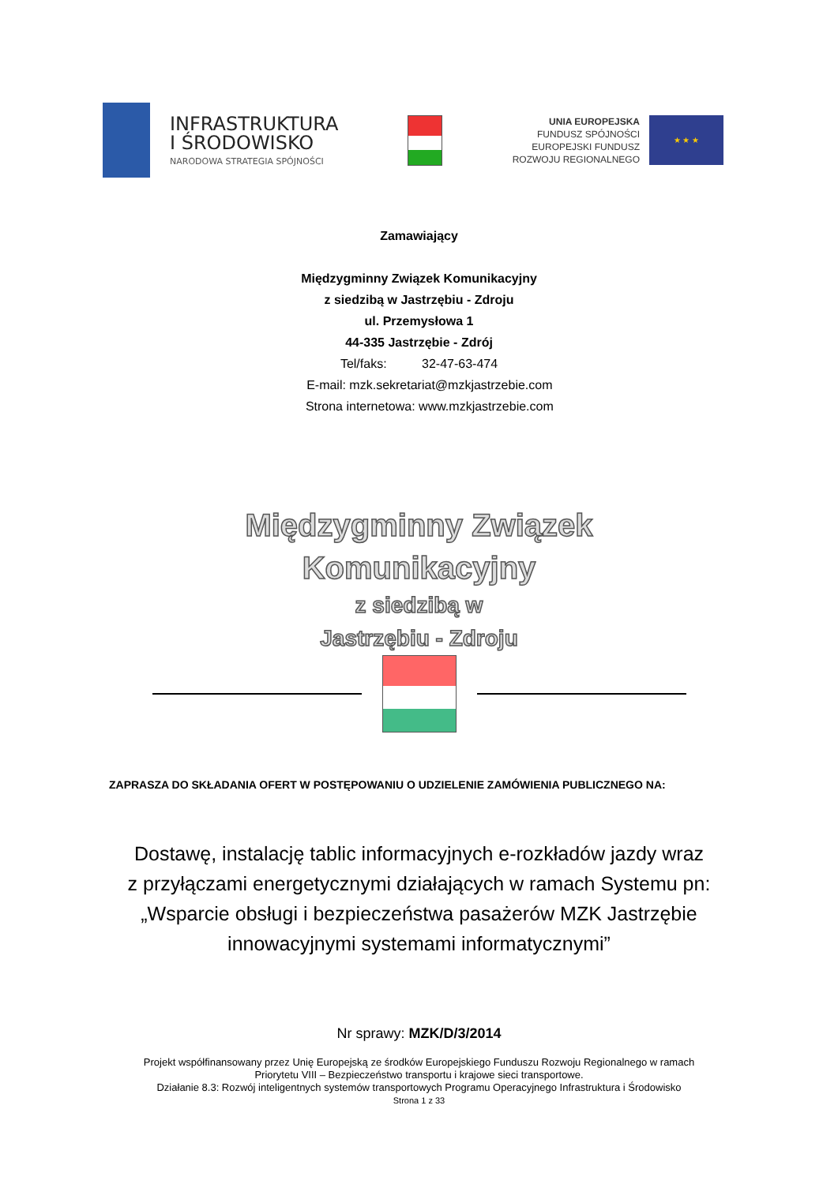INFRASTRUKTURA
I ŚRODOWISKO
NARODOWA STRATEGIA SPÓJNOŚCI
UNIA EUROPEJSKA
FUNDUSZ SPÓJNOŚCI
EUROPEJSKI FUNDUSZ
ROZWOJU REGIONALNEGO
★ ★ ★
Zamawiający
Międzygminny Związek Komunikacyjny
z siedzibą w Jastrzębiu - Zdroju
ul. Przemysłowa 1
44-335 Jastrzębie - Zdrój
Tel/faks: 32-47-63-474
E-mail: mzk.sekretariat@mzkjastrzebie.com
Strona internetowa: www.mzkjastrzebie.com
Międzygminny Związek
Komunikacyjny
z siedzibą w
Jastrzębiu - Zdroju
ZAPRASZA DO SKŁADANIA OFERT W POSTĘPOWANIU O UDZIELENIE ZAMÓWIENIA PUBLICZNEGO NA:
Dostawę, instalację tablic informacyjnych e-rozkładów jazdy wraz
z przyłączami energetycznymi działających w ramach Systemu pn:
„Wsparcie obsługi i bezpieczeństwa pasażerów MZK Jastrzębie
innowacyjnymi systemami informatycznymi”
Nr sprawy: MZK/D/3/2014
Projekt współfinansowany przez Unię Europejską ze środków Europejskiego Funduszu Rozwoju Regionalnego w ramach
Priorytetu VIII – Bezpieczeństwo transportu i krajowe sieci transportowe.
Działanie 8.3: Rozwój inteligentnych systemów transportowych Programu Operacyjnego Infrastruktura i Środowisko
Strona 1 z 33